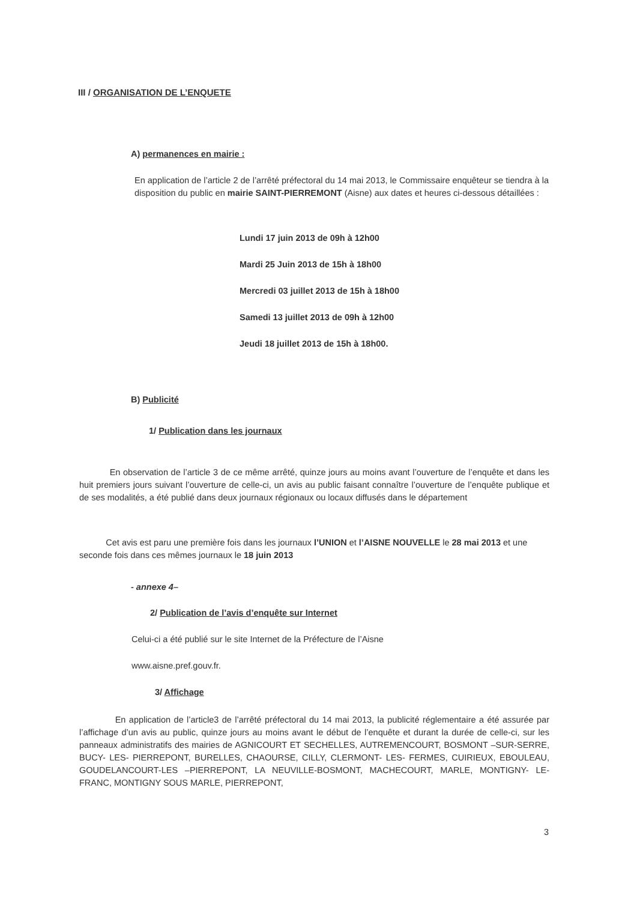III / ORGANISATION DE L’ENQUETE
A) permanences en mairie :
En application de l’article 2 de l’arrêté préfectoral du 14 mai 2013, le Commissaire enquêteur se tiendra à la disposition du public en mairie SAINT-PIERREMONT (Aisne) aux dates et heures ci-dessous détaillées :
Lundi 17 juin 2013 de 09h à 12h00
Mardi 25 Juin 2013 de 15h à 18h00
Mercredi 03 juillet 2013 de 15h à 18h00
Samedi 13 juillet 2013 de 09h à 12h00
Jeudi 18 juillet 2013 de 15h à 18h00.
B) Publicité
1/ Publication dans les journaux
En observation de l’article 3 de ce même arrêté, quinze jours au moins avant l’ouverture de l’enquête et dans les huit premiers jours suivant l’ouverture de celle-ci, un avis au public faisant connaître l’ouverture de l’enquête publique et de ses modalités, a été publié dans deux journaux régionaux ou locaux diffusés dans le département
Cet avis est paru une première fois dans les journaux l’UNION et l’AISNE NOUVELLE le 28 mai 2013 et une seconde fois dans ces mêmes journaux le 18 juin 2013
- annexe 4–
2/ Publication de l’avis d’enquête sur Internet
Celui-ci a été publié sur le site Internet de la Préfecture de l’Aisne
www.aisne.pref.gouv.fr.
3/ Affichage
En application de l’article3 de l’arrêté préfectoral du 14 mai 2013, la publicité réglementaire a été assurée par l’affichage d’un avis au public, quinze jours au moins avant le début de l’enquête et durant la durée de celle-ci, sur les panneaux administratifs des mairies de AGNICOURT ET SECHELLES, AUTREMENCOURT, BOSMONT –SUR-SERRE, BUCY- LES- PIERREPONT, BURELLES, CHAOURSE, CILLY, CLERMONT- LES- FERMES, CUIRIEUX, EBOULEAU, GOUDELANCOURT-LES –PIERREPONT, LA NEUVILLE-BOSMONT, MACHECOURT, MARLE, MONTIGNY- LE- FRANC, MONTIGNY SOUS MARLE, PIERREPONT,
3